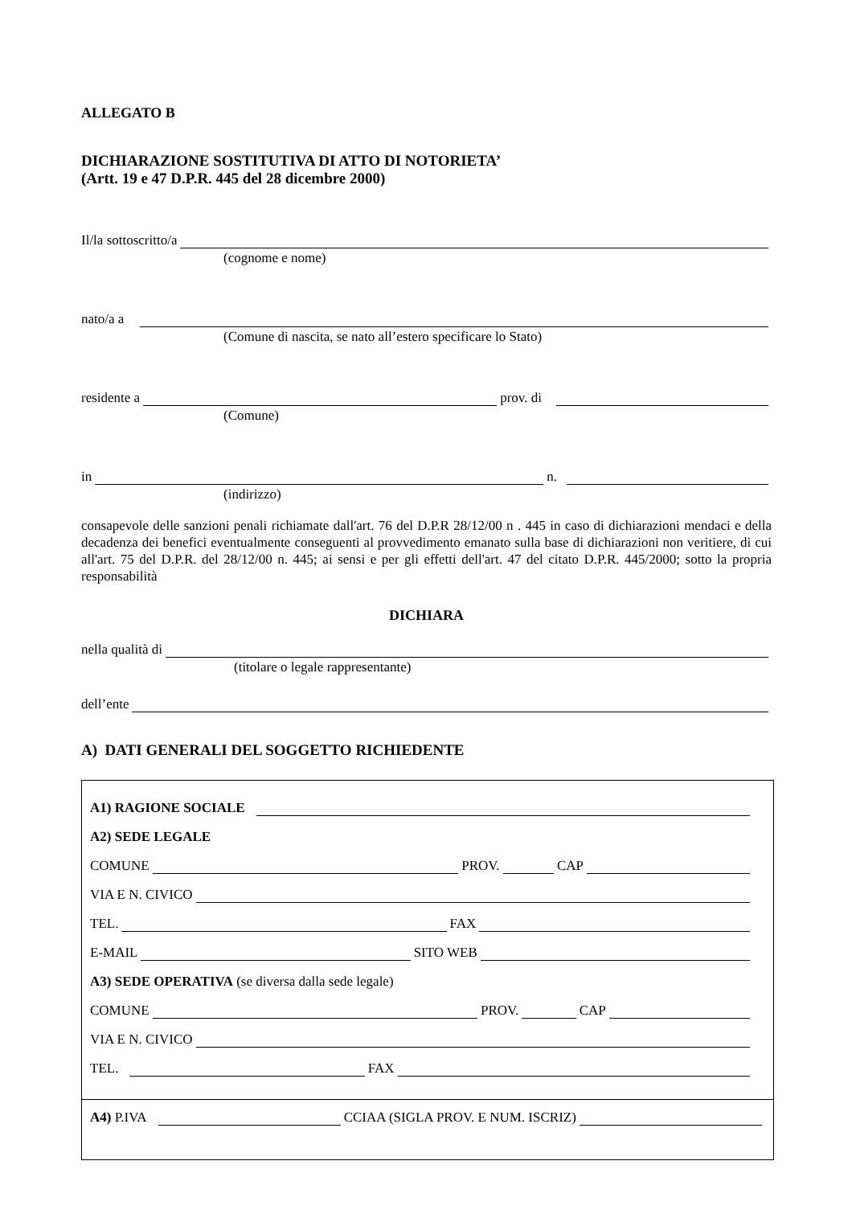ALLEGATO B
DICHIARAZIONE SOSTITUTIVA DI ATTO DI NOTORIETA’
(Artt. 19 e 47 D.P.R. 445 del 28 dicembre 2000)
Il/la sottoscritto/a
(cognome e nome)
nato/a a
(Comune di nascita, se nato all’estero specificare lo Stato)
residente a prov. di
(Comune)
in n.
(indirizzo)
consapevole delle sanzioni penali richiamate dall'art. 76 del D.P.R 28/12/00 n . 445 in caso di dichiarazioni mendaci e della decadenza dei benefici eventualmente conseguenti al provvedimento emanato sulla base di dichiarazioni non veritiere, di cui all'art. 75 del D.P.R. del 28/12/00 n. 445; ai sensi e per gli effetti dell'art. 47 del citato D.P.R. 445/2000; sotto la propria responsabilità
DICHIARA
nella qualità di
(titolare o legale rappresentante)
dell’ente
A) DATI GENERALI DEL SOGGETTO RICHIEDENTE
A1) RAGIONE SOCIALE
A2) SEDE LEGALE
COMUNE PROV. CAP
VIA E N. CIVICO
TEL. FAX
E-MAIL SITO WEB
A3) SEDE OPERATIVA (se diversa dalla sede legale)
COMUNE PROV. CAP
VIA E N. CIVICO
TEL. FAX
A4) P.IVA CCIAA (SIGLA PROV. E NUM. ISCRIZ)